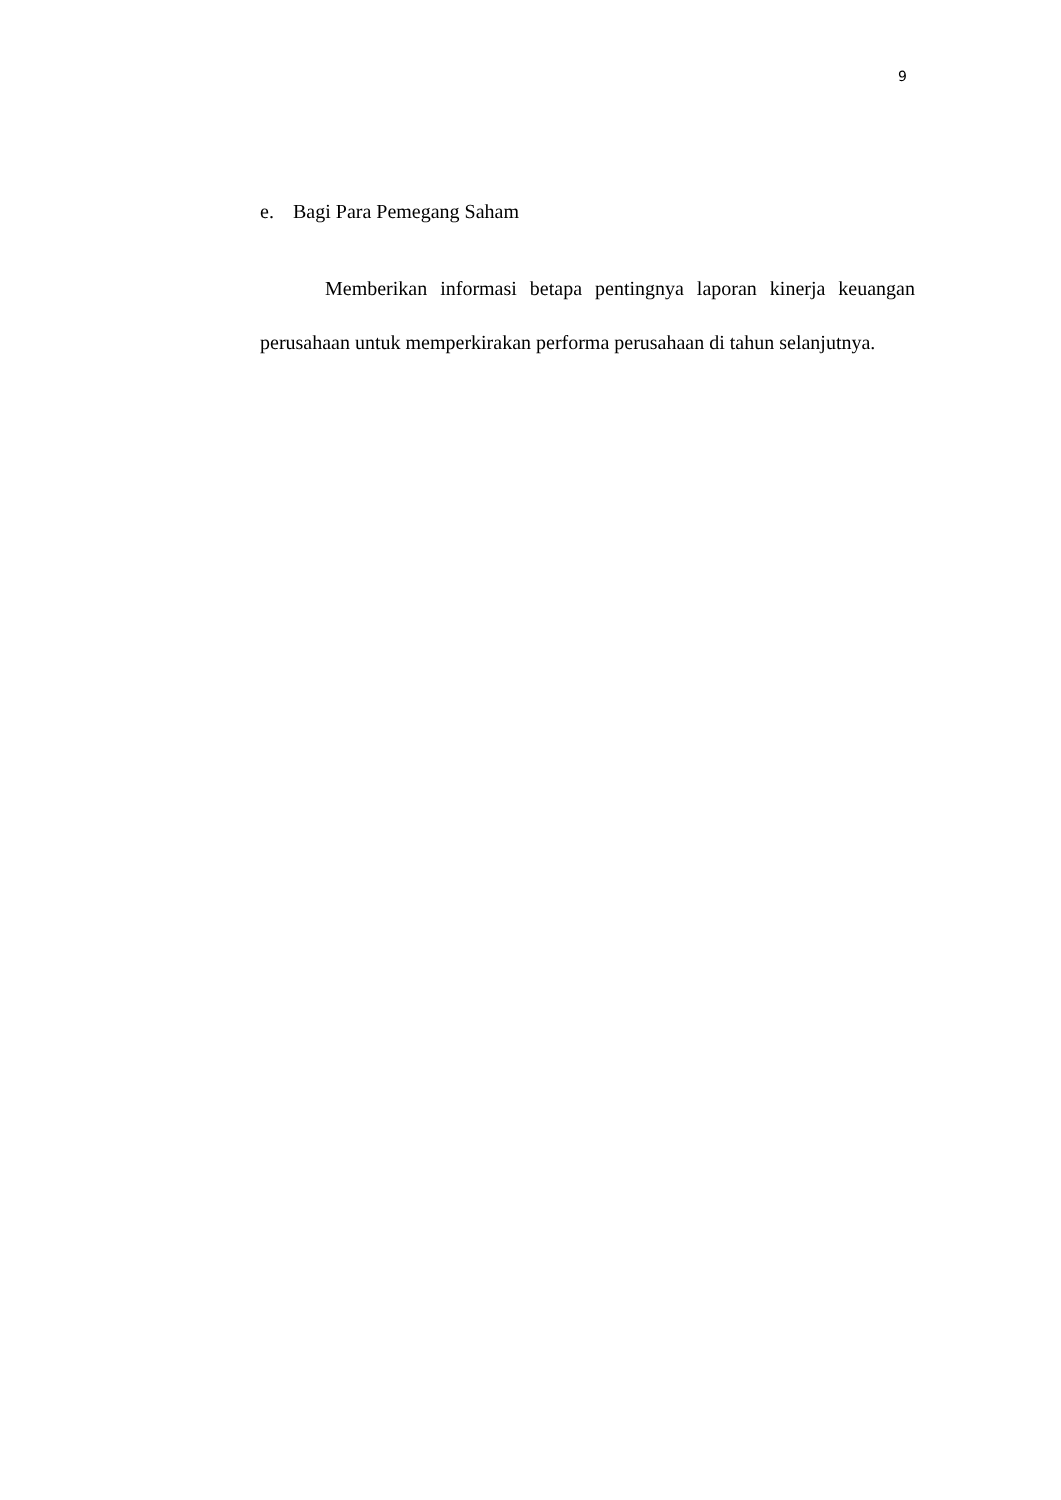9
e. Bagi Para Pemegang Saham
Memberikan informasi betapa pentingnya laporan kinerja keuangan perusahaan untuk memperkirakan performa perusahaan di tahun selanjutnya.